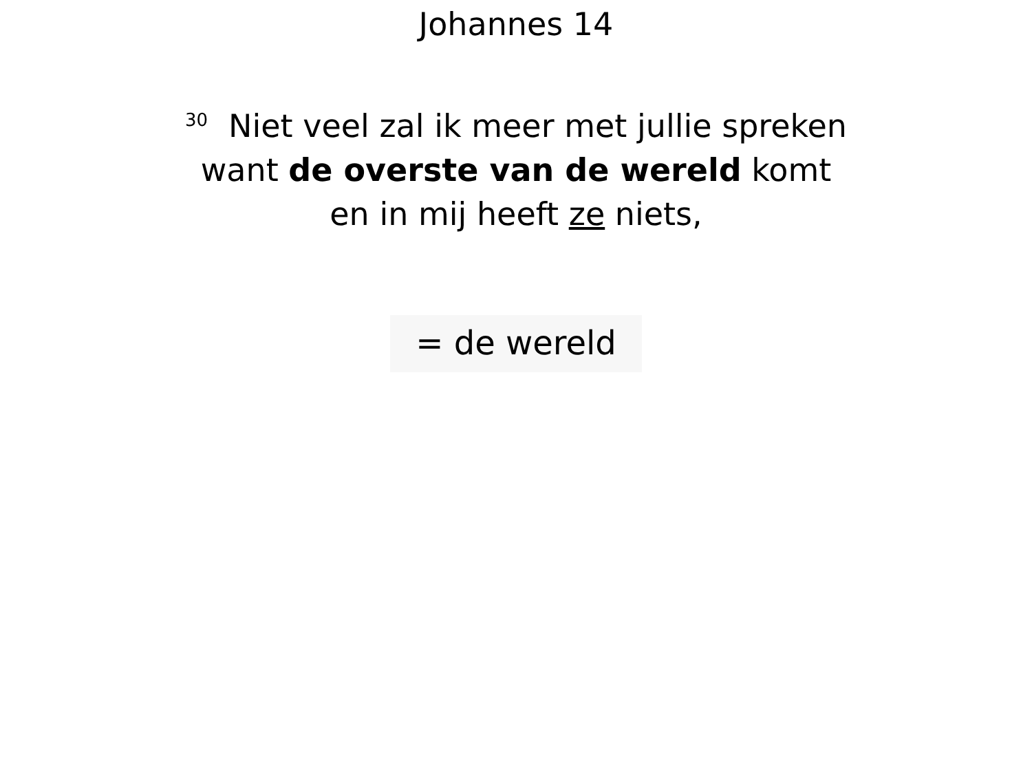Johannes 14
<sup>30</sup> Niet veel zal ik meer met jullie spreken
want de overste van de wereld komt
en in mij heeft ze niets,
= de wereld